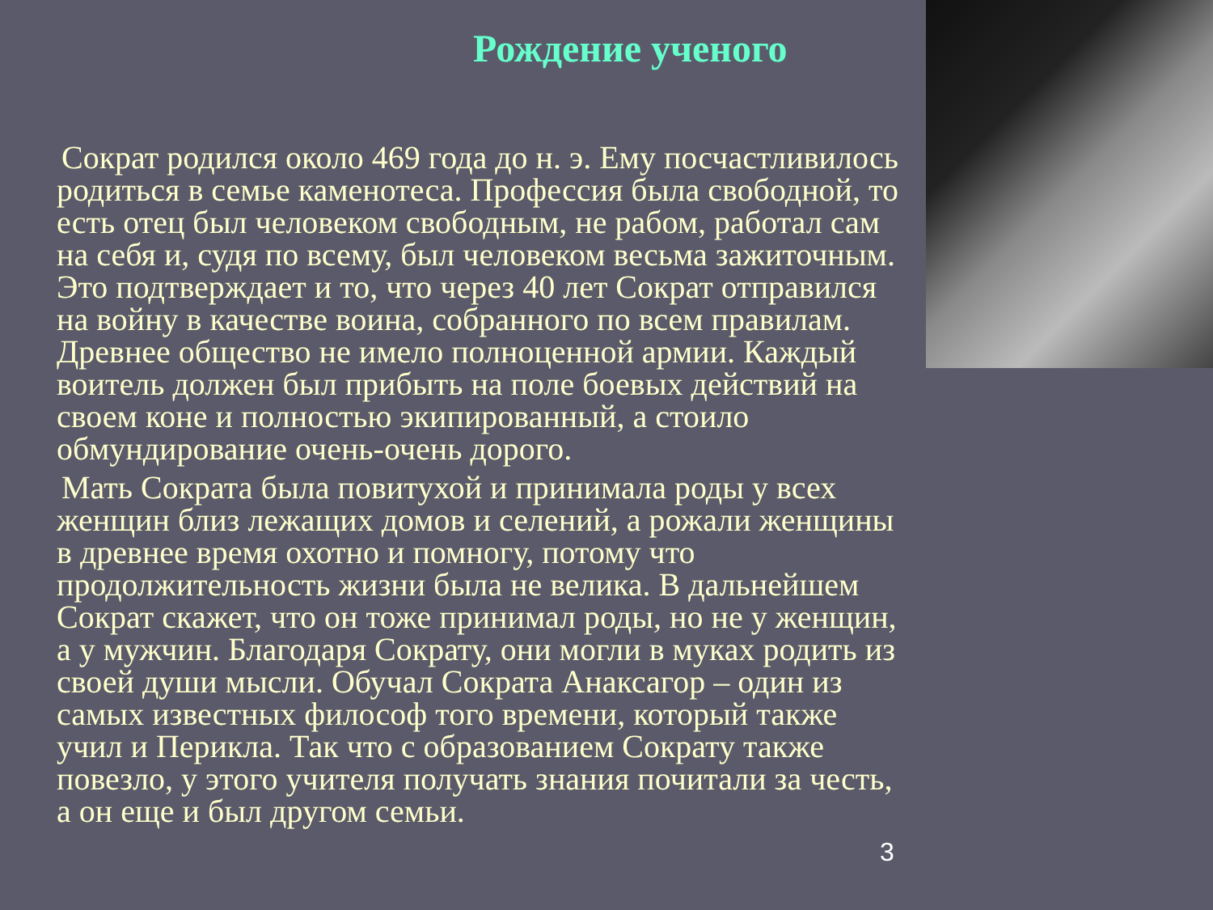Рождение ученого
Сократ родился около 469 года до н. э. Ему посчастливилось родиться в семье каменотеса. Профессия была свободной, то есть отец был человеком свободным, не рабом, работал сам на себя и, судя по всему, был человеком весьма зажиточным. Это подтверждает и то, что через 40 лет Сократ отправился на войну в качестве воина, собранного по всем правилам. Древнее общество не имело полноценной армии. Каждый воитель должен был прибыть на поле боевых действий на своем коне и полностью экипированный, а стоило обмундирование очень-очень дорого.
Мать Сократа была повитухой и принимала роды у всех женщин близ лежащих домов и селений, а рожали женщины в древнее время охотно и помногу, потому что продолжительность жизни была не велика. В дальнейшем Сократ скажет, что он тоже принимал роды, но не у женщин, а у мужчин. Благодаря Сократу, они могли в муках родить из своей души мысли. Обучал Сократа Анаксагор – один из самых известных философ того времени, который также учил и Перикла. Так что с образованием Сократу также повезло, у этого учителя получать знания почитали за честь, а он еще и был другом семьи.
3